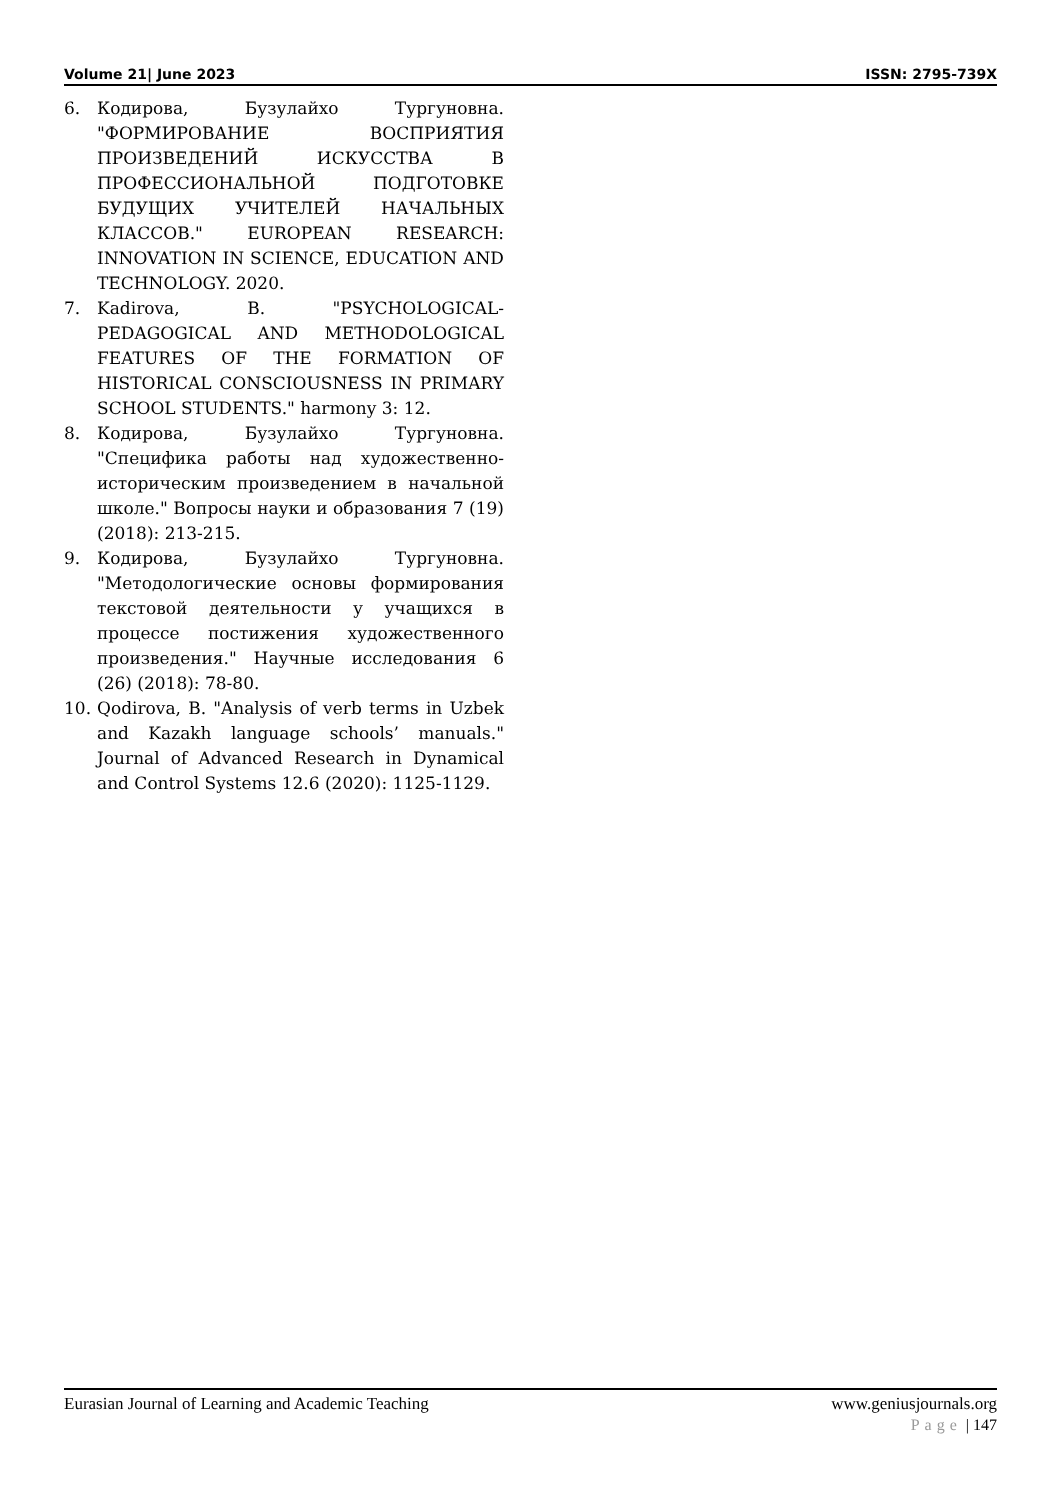Volume 21| June 2023 ISSN: 2795-739X
6. Кодирова, Бузулайхо Тургуновна. "ФОРМИРОВАНИЕ ВОСПРИЯТИЯ ПРОИЗВЕДЕНИЙ ИСКУССТВА В ПРОФЕССИОНАЛЬНОЙ ПОДГОТОВКЕ БУДУЩИХ УЧИТЕЛЕЙ НАЧАЛЬНЫХ КЛАССОВ." EUROPEAN RESEARCH: INNOVATION IN SCIENCE, EDUCATION AND TECHNOLOGY. 2020.
7. Kadirova, B. "PSYCHOLOGICAL-PEDAGOGICAL AND METHODOLOGICAL FEATURES OF THE FORMATION OF HISTORICAL CONSCIOUSNESS IN PRIMARY SCHOOL STUDENTS." harmony 3: 12.
8. Кодирова, Бузулайхо Тургуновна. "Специфика работы над художественно-историческим произведением в начальной школе." Вопросы науки и образования 7 (19) (2018): 213-215.
9. Кодирова, Бузулайхо Тургуновна. "Методологические основы формирования текстовой деятельности у учащихся в процессе постижения художественного произведения." Научные исследования 6 (26) (2018): 78-80.
10. Qodirova, B. "Analysis of verb terms in Uzbek and Kazakh language schools’ manuals." Journal of Advanced Research in Dynamical and Control Systems 12.6 (2020): 1125-1129.
Eurasian Journal of Learning and Academic Teaching www.geniusjournals.org
Page | 147